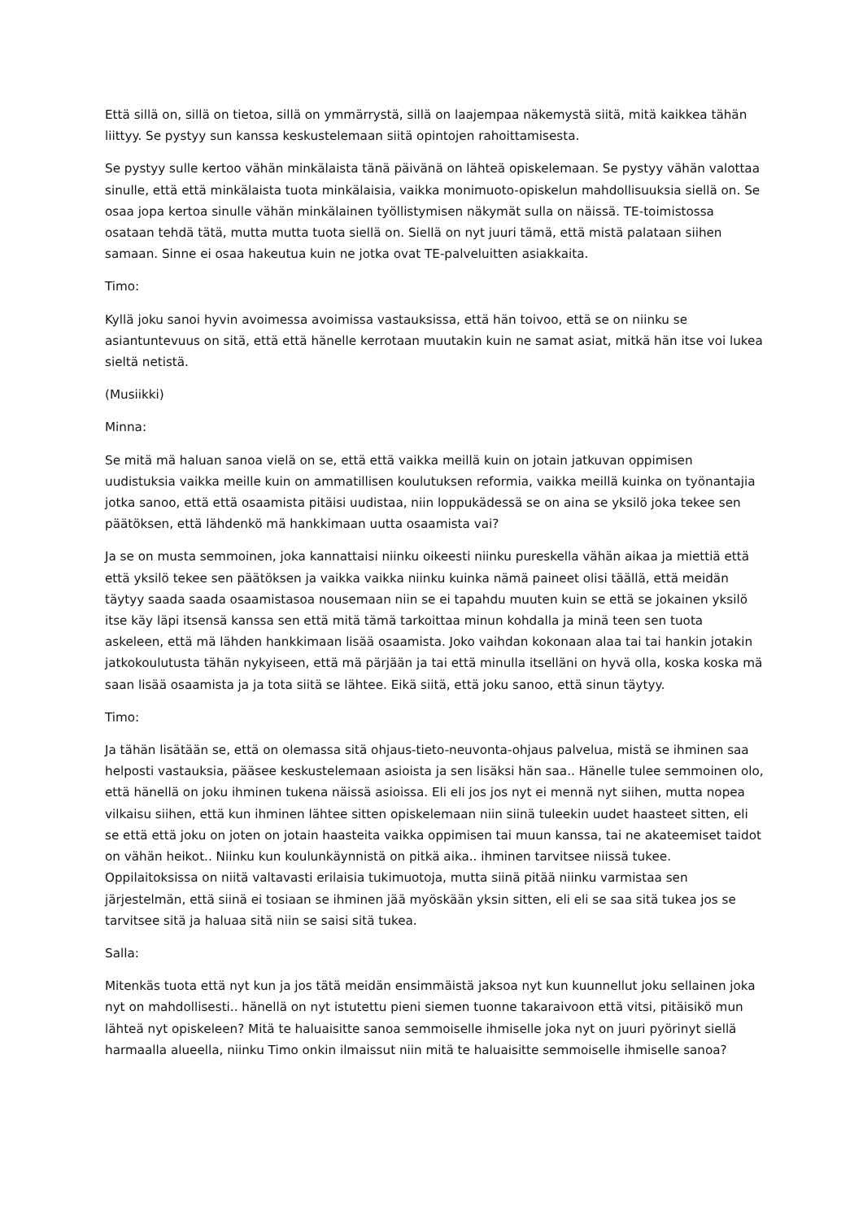Että sillä on, sillä on tietoa, sillä on ymmärrystä, sillä on laajempaa näkemystä siitä, mitä kaikkea tähän liittyy. Se pystyy sun kanssa keskustelemaan siitä opintojen rahoittamisesta.
Se pystyy sulle kertoo vähän minkälaista tänä päivänä on lähteä opiskelemaan. Se pystyy vähän valottaa sinulle, että että minkälaista tuota minkälaisia, vaikka monimuoto-opiskelun mahdollisuuksia siellä on. Se osaa jopa kertoa sinulle vähän minkälainen työllistymisen näkymät sulla on näissä. TE-toimistossa osataan tehdä tätä, mutta mutta tuota siellä on. Siellä on nyt juuri tämä, että mistä palataan siihen samaan. Sinne ei osaa hakeutua kuin ne jotka ovat TE-palveluitten asiakkaita.
Timo:
Kyllä joku sanoi hyvin avoimessa avoimissa vastauksissa, että hän toivoo, että se on niinku se asiantuntevuus on sitä, että että hänelle kerrotaan muutakin kuin ne samat asiat, mitkä hän itse voi lukea sieltä netistä.
(Musiikki)
Minna:
Se mitä mä haluan sanoa vielä on se, että että vaikka meillä kuin on jotain jatkuvan oppimisen uudistuksia vaikka meille kuin on ammatillisen koulutuksen reformia, vaikka meillä kuinka on työnantajia jotka sanoo, että että osaamista pitäisi uudistaa, niin loppukädessä se on aina se yksilö joka tekee sen päätöksen, että lähdenkö mä hankkimaan uutta osaamista vai?
Ja se on musta semmoinen, joka kannattaisi niinku oikeesti niinku pureskella vähän aikaa ja miettiä että että yksilö tekee sen päätöksen ja vaikka vaikka niinku kuinka nämä paineet olisi täällä, että meidän täytyy saada saada osaamistasoa nousemaan niin se ei tapahdu muuten kuin se että se jokainen yksilö itse käy läpi itsensä kanssa sen että mitä tämä tarkoittaa minun kohdalla ja minä teen sen tuota askeleen, että mä lähden hankkimaan lisää osaamista. Joko vaihdan kokonaan alaa tai tai hankin jotakin jatkokoulutusta tähän nykyiseen, että mä pärjään ja tai että minulla itselläni on hyvä olla, koska koska mä saan lisää osaamista ja ja tota siitä se lähtee. Eikä siitä, että joku sanoo, että sinun täytyy.
Timo:
Ja tähän lisätään se, että on olemassa sitä ohjaus-tieto-neuvonta-ohjaus palvelua, mistä se ihminen saa helposti vastauksia, pääsee keskustelemaan asioista ja sen lisäksi hän saa.. Hänelle tulee semmoinen olo, että hänellä on joku ihminen tukena näissä asioissa. Eli eli jos jos nyt ei mennä nyt siihen, mutta nopea vilkaisu siihen, että kun ihminen lähtee sitten opiskelemaan niin siinä tuleekin uudet haasteet sitten, eli se että että joku on joten on jotain haasteita vaikka oppimisen tai muun kanssa, tai ne akateemiset taidot on vähän heikot.. Niinku kun koulunkäynnistä on pitkä aika.. ihminen tarvitsee niissä tukee. Oppilaitoksissa on niitä valtavasti erilaisia tukimuotoja, mutta siinä pitää niinku varmistaa sen järjestelmän, että siinä ei tosiaan se ihminen jää myöskään yksin sitten, eli eli se saa sitä tukea jos se tarvitsee sitä ja haluaa sitä niin se saisi sitä tukea.
Salla:
Mitenkäs tuota että nyt kun ja jos tätä meidän ensimmäistä jaksoa nyt kun kuunnellut joku sellainen joka nyt on mahdollisesti.. hänellä on nyt istutettu pieni siemen tuonne takaraivoon että vitsi, pitäisikö mun lähteä nyt opiskeleen? Mitä te haluaisitte sanoa semmoiselle ihmiselle joka nyt on juuri pyörinyt siellä harmaalla alueella, niinku Timo onkin ilmaissut niin mitä te haluaisitte semmoiselle ihmiselle sanoa?